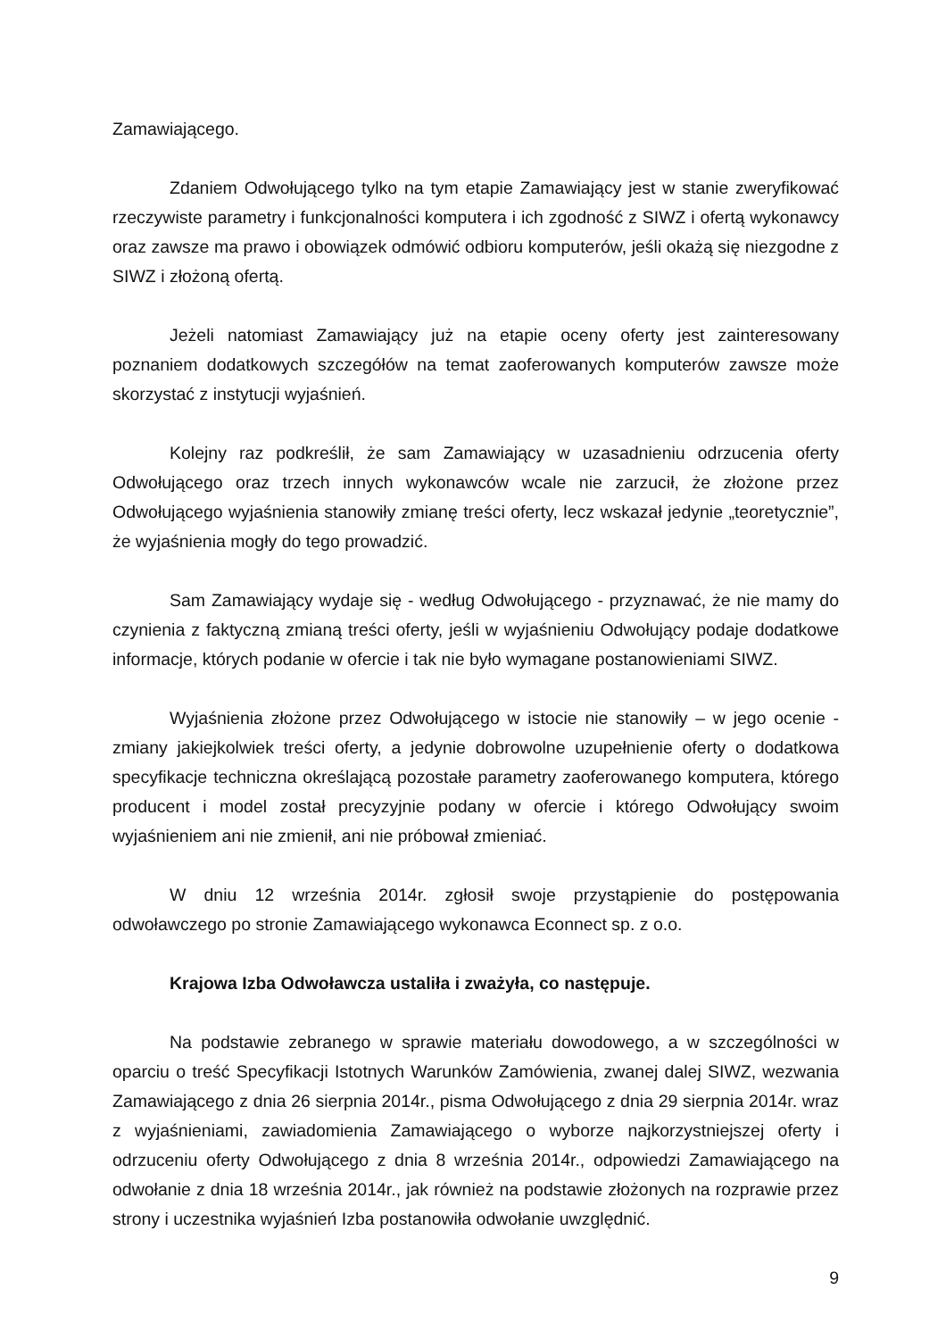Zamawiającego.
Zdaniem Odwołującego tylko na tym etapie Zamawiający jest w stanie zweryfikować rzeczywiste parametry i funkcjonalności komputera i ich zgodność z SIWZ i ofertą wykonawcy oraz zawsze ma prawo i obowiązek odmówić odbioru komputerów, jeśli okażą się niezgodne z SIWZ i złożoną ofertą.
Jeżeli natomiast Zamawiający już na etapie oceny oferty jest zainteresowany poznaniem dodatkowych szczegółów na temat zaoferowanych komputerów zawsze może skorzystać z instytucji wyjaśnień.
Kolejny raz podkreślił, że sam Zamawiający w uzasadnieniu odrzucenia oferty Odwołującego oraz trzech innych wykonawców wcale nie zarzucił, że złożone przez Odwołującego wyjaśnienia stanowiły zmianę treści oferty, lecz wskazał jedynie „teoretycznie”, że wyjaśnienia mogły do tego prowadzić.
Sam Zamawiający wydaje się - według Odwołującego - przyznawać, że nie mamy do czynienia z faktyczną zmianą treści oferty, jeśli w wyjaśnieniu Odwołujący podaje dodatkowe informacje, których podanie w ofercie i tak nie było wymagane postanowieniami SIWZ.
Wyjaśnienia złożone przez Odwołującego w istocie nie stanowiły – w jego ocenie - zmiany jakiejkolwiek treści oferty, a jedynie dobrowolne uzupełnienie oferty o dodatkowa specyfikacje techniczna określającą pozostałe parametry zaoferowanego komputera, którego producent i model został precyzyjnie podany w ofercie i którego Odwołujący swoim wyjaśnieniem ani nie zmienił, ani nie próbował zmieniać.
W dniu 12 września 2014r. zgłosił swoje przystąpienie do postępowania odwoławczego po stronie Zamawiającego wykonawca Econnect sp. z o.o.
Krajowa Izba Odwoławcza ustaliła i zważyła, co następuje.
Na podstawie zebranego w sprawie materiału dowodowego, a w szczególności w oparciu o treść Specyfikacji Istotnych Warunków Zamówienia, zwanej dalej SIWZ, wezwania Zamawiającego z dnia 26 sierpnia 2014r., pisma Odwołującego z dnia 29 sierpnia 2014r. wraz z wyjaśnieniami, zawiadomienia Zamawiającego o wyborze najkorzystniejszej oferty i odrzuceniu oferty Odwołującego z dnia 8 września 2014r., odpowiedzi Zamawiającego na odwołanie z dnia 18 września 2014r., jak również na podstawie złożonych na rozprawie przez strony i uczestnika wyjaśnień Izba postanowiła odwołanie uwzględnić.
9